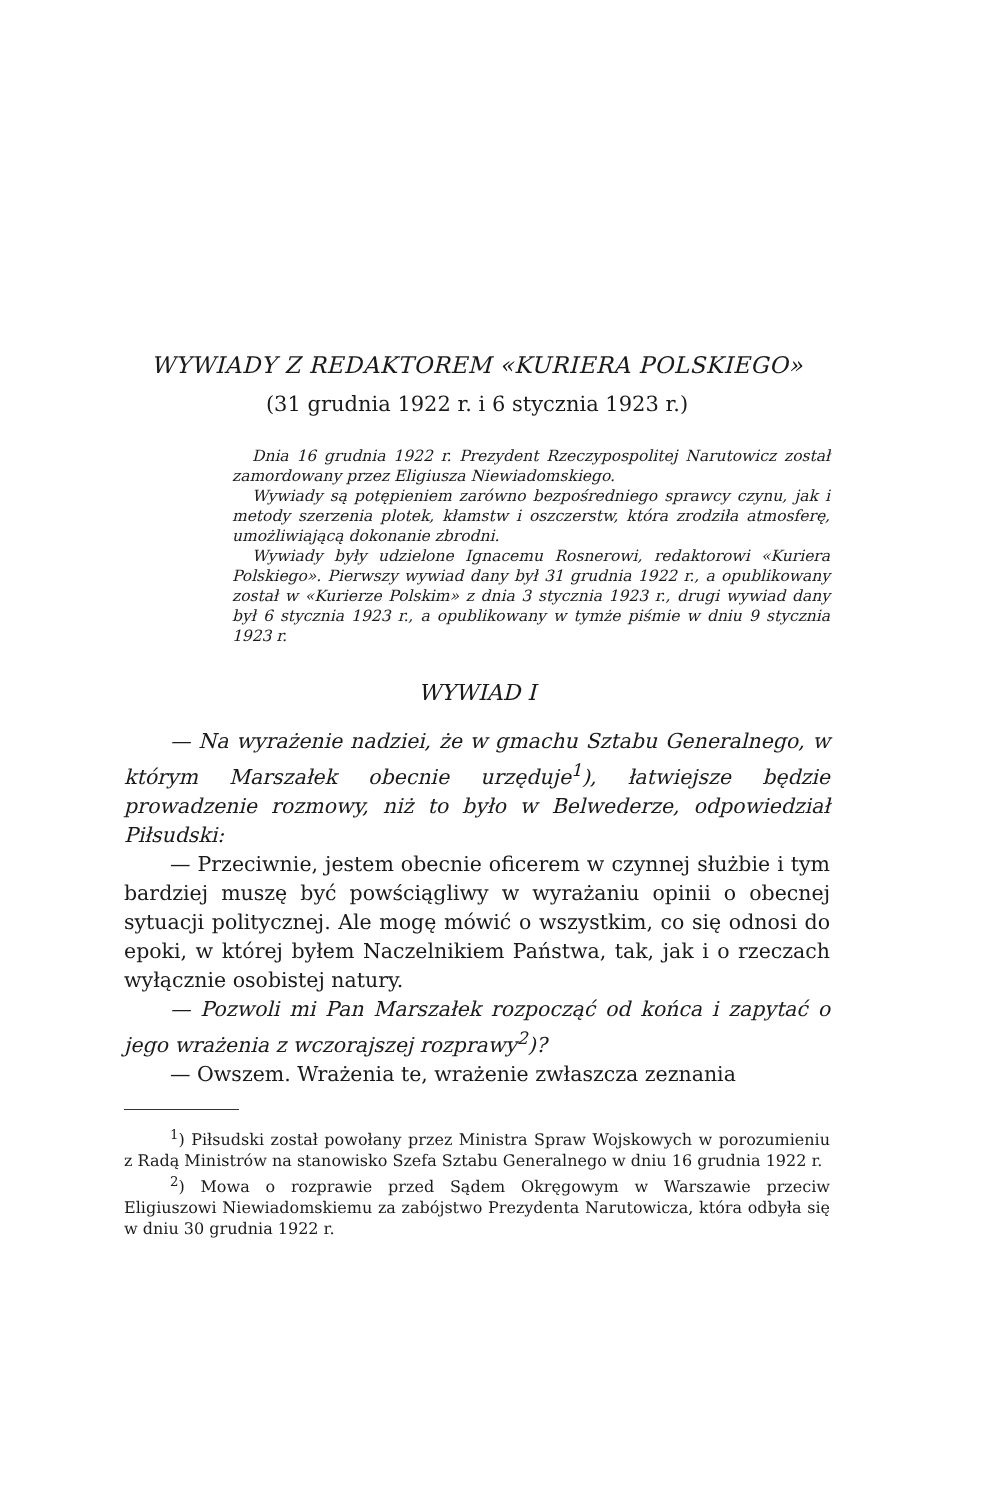WYWIADY Z REDAKTOREM «KURIERA POLSKIEGO»
(31 grudnia 1922 r. i 6 stycznia 1923 r.)
Dnia 16 grudnia 1922 r. Prezydent Rzeczypospolitej Narutowicz został zamordowany przez Eligiusza Niewiadomskiego.
Wywiady są potępieniem zarówno bezpośredniego sprawcy czynu, jak i metody szerzenia plotek, kłamstw i oszczerstw, która zrodziła atmosferę, umożliwiającą dokonanie zbrodni.
Wywiady były udzielone Ignacemu Rosnerowi, redaktorowi «Kuriera Polskiego». Pierwszy wywiad dany był 31 grudnia 1922 r., a opublikowany został w «Kurierze Polskim» z dnia 3 stycznia 1923 r., drugi wywiad dany był 6 stycznia 1923 r., a opublikowany w tymże piśmie w dniu 9 stycznia 1923 r.
WYWIAD I
— Na wyrażenie nadziei, że w gmachu Sztabu Generalnego, w którym Marszałek obecnie urzęduje<sup>1</sup>), łatwiejsze będzie prowadzenie rozmowy, niż to było w Belwederze, odpowiedział Piłsudski:
— Przeciwnie, jestem obecnie oficerem w czynnej służbie i tym bardziej muszę być powściągliwy w wyrażaniu opinii o obecnej sytuacji politycznej. Ale mogę mówić o wszystkim, co się odnosi do epoki, w której byłem Naczelnikiem Państwa, tak, jak i o rzeczach wyłącznie osobistej natury.
— Pozwoli mi Pan Marszałek rozpocząć od końca i zapytać o jego wrażenia z wczorajszej rozprawy<sup>2</sup>)?
— Owszem. Wrażenia te, wrażenie zwłaszcza zeznania
<sup>1</sup>) Piłsudski został powołany przez Ministra Spraw Wojskowych w porozumieniu z Radą Ministrów na stanowisko Szefa Sztabu Generalnego w dniu 16 grudnia 1922 r.
<sup>2</sup>) Mowa o rozprawie przed Sądem Okręgowym w Warszawie przeciw Eligiuszowi Niewiadomskiemu za zabójstwo Prezydenta Narutowicza, która odbyła się w dniu 30 grudnia 1922 r.